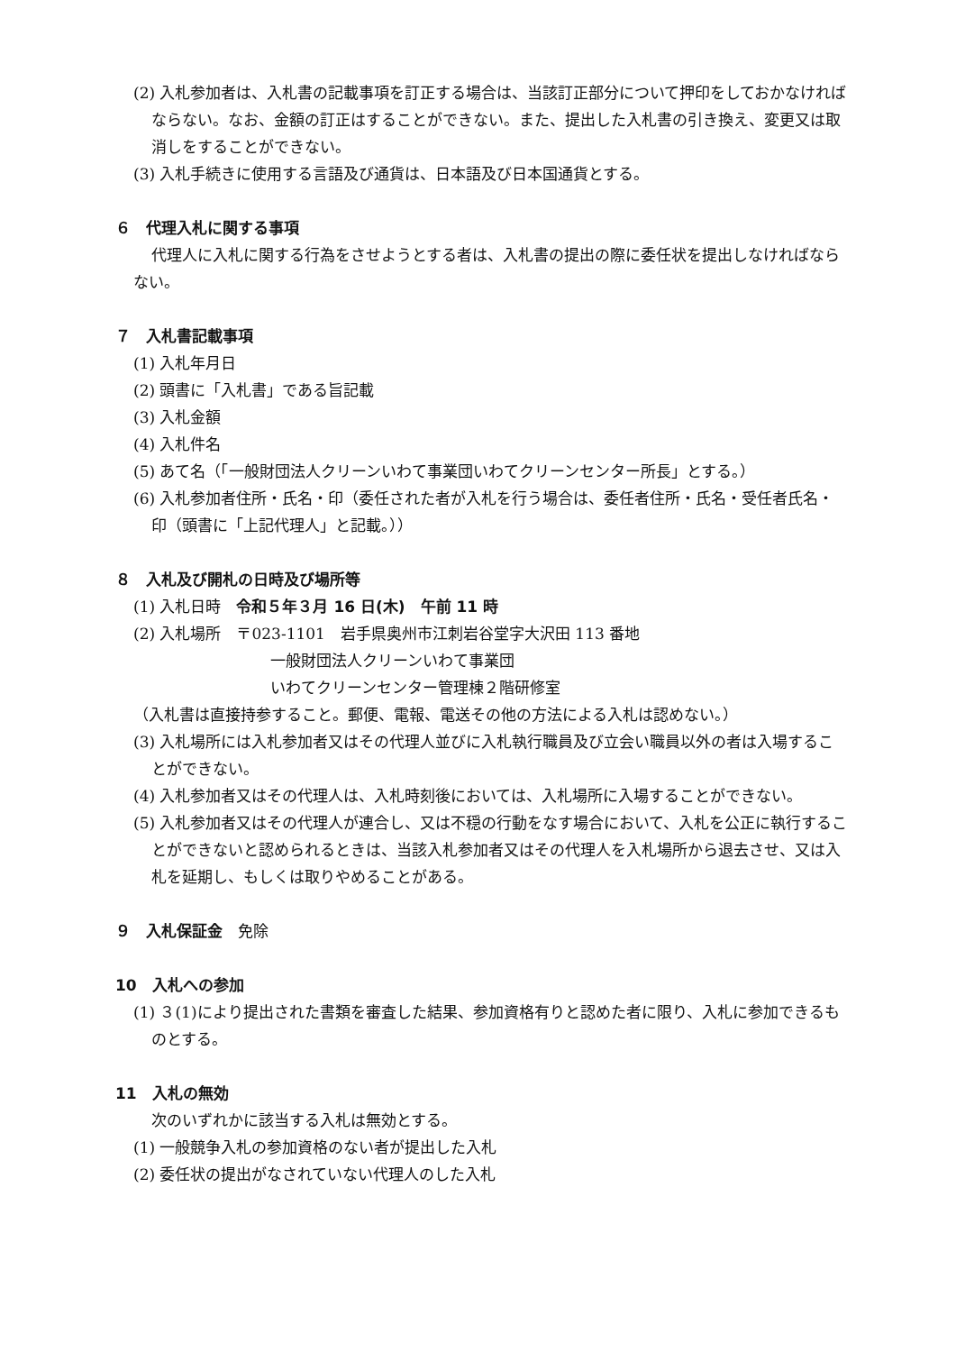(2) 入札参加者は、入札書の記載事項を訂正する場合は、当該訂正部分について押印をしておかなければならない。なお、金額の訂正はすることができない。また、提出した入札書の引き換え、変更又は取消しをすることができない。
(3) 入札手続きに使用する言語及び通貨は、日本語及び日本国通貨とする。
６　代理入札に関する事項
代理人に入札に関する行為をさせようとする者は、入札書の提出の際に委任状を提出しなければならない。
７　入札書記載事項
(1) 入札年月日
(2) 頭書に「入札書」である旨記載
(3) 入札金額
(4) 入札件名
(5) あて名（「一般財団法人クリーンいわて事業団いわてクリーンセンター所長」とする。）
(6) 入札参加者住所・氏名・印（委任された者が入札を行う場合は、委任者住所・氏名・受任者氏名・印（頭書に「上記代理人」と記載。））
８　入札及び開札の日時及び場所等
(1) 入札日時　令和５年３月 16 日(木)　午前 11 時
(2) 入札場所　〒023-1101　岩手県奥州市江刺岩谷堂字大沢田 113 番地
一般財団法人クリーンいわて事業団
いわてクリーンセンター管理棟２階研修室
（入札書は直接持参すること。郵便、電報、電送その他の方法による入札は認めない。）
(3) 入札場所には入札参加者又はその代理人並びに入札執行職員及び立会い職員以外の者は入場することができない。
(4) 入札参加者又はその代理人は、入札時刻後においては、入札場所に入場することができない。
(5) 入札参加者又はその代理人が連合し、又は不穏の行動をなす場合において、入札を公正に執行することができないと認められるときは、当該入札参加者又はその代理人を入札場所から退去させ、又は入札を延期し、もしくは取りやめることがある。
９　入札保証金　免除
10　入札への参加
(1) ３(1)により提出された書類を審査した結果、参加資格有りと認めた者に限り、入札に参加できるものとする。
11　入札の無効
次のいずれかに該当する入札は無効とする。
(1) 一般競争入札の参加資格のない者が提出した入札
(2) 委任状の提出がなされていない代理人のした入札